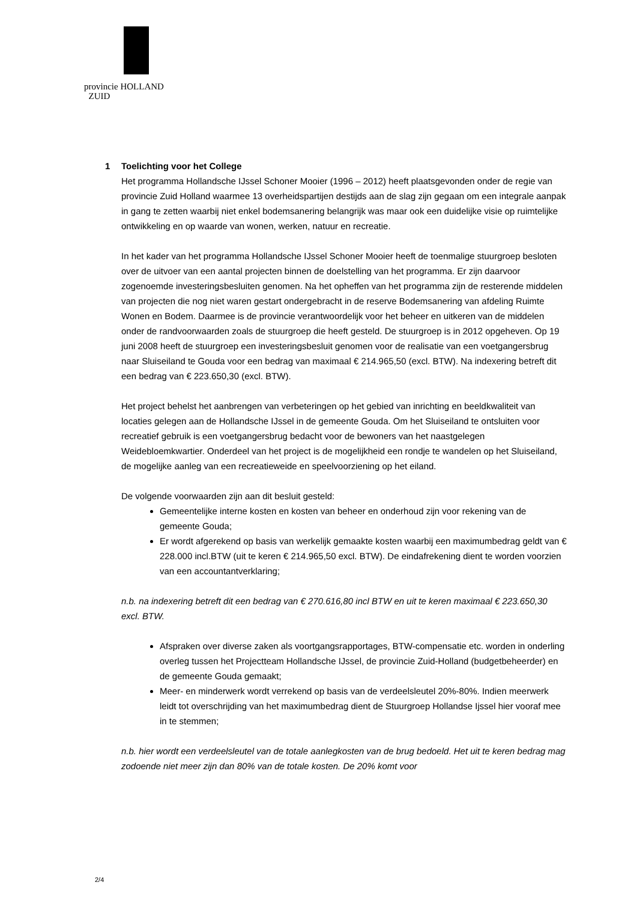provincie HOLLAND
ZUID
1 Toelichting voor het College
Het programma Hollandsche IJssel Schoner Mooier (1996 – 2012) heeft plaatsgevonden onder de regie van provincie Zuid Holland waarmee 13 overheidspartijen destijds aan de slag zijn gegaan om een integrale aanpak in gang te zetten waarbij niet enkel bodemsanering belangrijk was maar ook een duidelijke visie op ruimtelijke ontwikkeling en op waarde van wonen, werken, natuur en recreatie.
In het kader van het programma Hollandsche IJssel Schoner Mooier heeft de toenmalige stuurgroep besloten over de uitvoer van een aantal projecten binnen de doelstelling van het programma. Er zijn daarvoor zogenoemde investeringsbesluiten genomen. Na het opheffen van het programma zijn de resterende middelen van projecten die nog niet waren gestart ondergebracht in de reserve Bodemsanering van afdeling Ruimte Wonen en Bodem. Daarmee is de provincie verantwoordelijk voor het beheer en uitkeren van de middelen onder de randvoorwaarden zoals de stuurgroep die heeft gesteld. De stuurgroep is in 2012 opgeheven. Op 19 juni 2008 heeft de stuurgroep een investeringsbesluit genomen voor de realisatie van een voetgangersbrug naar Sluiseiland te Gouda voor een bedrag van maximaal € 214.965,50 (excl. BTW). Na indexering betreft dit een bedrag van € 223.650,30 (excl. BTW).
Het project behelst het aanbrengen van verbeteringen op het gebied van inrichting en beeldkwaliteit van locaties gelegen aan de Hollandsche IJssel in de gemeente Gouda. Om het Sluiseiland te ontsluiten voor recreatief gebruik is een voetgangersbrug bedacht voor de bewoners van het naastgelegen Weidebloemkwartier. Onderdeel van het project is de mogelijkheid een rondje te wandelen op het Sluiseiland, de mogelijke aanleg van een recreatieweide en speelvoorziening op het eiland.
De volgende voorwaarden zijn aan dit besluit gesteld:
Gemeentelijke interne kosten en kosten van beheer en onderhoud zijn voor rekening van de gemeente Gouda;
Er wordt afgerekend op basis van werkelijk gemaakte kosten waarbij een maximumbedrag geldt van € 228.000 incl.BTW (uit te keren € 214.965,50 excl. BTW). De eindafrekening dient te worden voorzien van een accountantverklaring;
n.b. na indexering betreft dit een bedrag van € 270.616,80 incl BTW en uit te keren maximaal € 223.650,30 excl. BTW.
Afspraken over diverse zaken als voortgangsrapportages, BTW-compensatie etc. worden in onderling overleg tussen het Projectteam Hollandsche IJssel, de provincie Zuid-Holland (budgetbeheerder) en de gemeente Gouda gemaakt;
Meer- en minderwerk wordt verrekend op basis van de verdeelsleutel 20%-80%. Indien meerwerk leidt tot overschrijding van het maximumbedrag dient de Stuurgroep Hollandse Ijssel hier vooraf mee in te stemmen;
n.b. hier wordt een verdeelsleutel van de totale aanlegkosten van de brug bedoeld. Het uit te keren bedrag mag zodoende niet meer zijn dan 80% van de totale kosten. De 20% komt voor
2/4